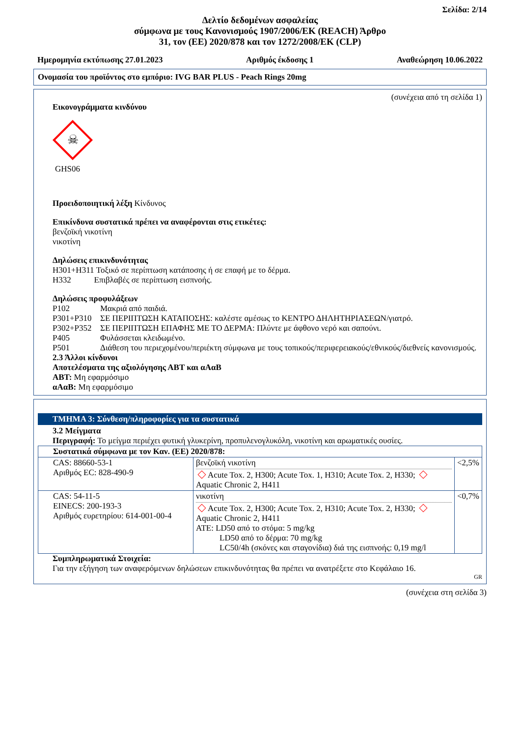Σελίδα: 2/14
Δελτίο δεδομένων ασφαλείας
σύμφωνα με τους Κανονισμούς 1907/2006/ΕΚ (REACH) Άρθρο
31, τον (ΕΕ) 2020/878 και τον 1272/2008/ΕΚ (CLP)
Ημερομηνία εκτύπωσης 27.01.2023 Αριθμός έκδοσης 1 Αναθεώρηση 10.06.2022
Ονομασία του προϊόντος στο εμπόριο: IVG BAR PLUS - Peach Rings 20mg
(συνέχεια από τη σελίδα 1)
Εικονογράμματα κινδύνου
☠
GHS06
Προειδοποιητική λέξη Κίνδυνος
Επικίνδυνα συστατικά πρέπει να αναφέρονται στις ετικέτες:
βενζοϊκή νικοτίνη
νικοτίνη
Δηλώσεις επικινδυνότητας
H301+H311 Τοξικό σε περίπτωση κατάποσης ή σε επαφή με το δέρμα.
H332 Επιβλαβές σε περίπτωση εισπνοής.
Δηλώσεις προφυλάξεων
| P102 | Μακριά από παιδιά. |
| P301+P310 | ΣΕ ΠΕΡΙΠΤΩΣΗ ΚΑΤΑΠΟΣΗΣ: καλέστε αμέσως το ΚΕΝΤΡΟ ΔΗΛΗΤΗΡΙΑΣΕΩΝ/γιατρό. |
| P302+P352 | ΣΕ ΠΕΡΙΠΤΩΣΗ ΕΠΑΦΗΣ ΜΕ ΤΟ ΔΕΡΜΑ: Πλύντε με άφθονο νερό και σαπούνι. |
| P405 | Φυλάσσεται κλειδωμένο. |
| P501 | Διάθεση του περιεχομένου/περιέκτη σύμφωνα με τους τοπικούς/περιφερειακούς/εθνικούς/διεθνείς κανονισμούς. |
2.3 Άλλοι κίνδυνοι
Αποτελέσματα της αξιολόγησης ΑΒΤ και αΑαΒ
ΑΒΤ: Μη εφαρμόσιμο
αΑαΒ: Μη εφαρμόσιμο
ΤΜΗΜΑ 3: Σύνθεση/πληροφορίες για τα συστατικά
3.2 Μείγματα
Περιγραφή: Το μείγμα περιέχει φυτική γλυκερίνη, προπυλενογλυκόλη, νικοτίνη και αρωματικές ουσίες.
| Συστατικά σύμφωνα με τον Καν. (ΕΕ) 2020/878: | | |
| CAS: 88660-53-1 Αριθμός EC: 828-490-9 | βενζοϊκή νικοτίνη Acute Tox. 2, H300; Acute Tox. 1, H310; Acute Tox. 2, H330; Aquatic Chronic 2, H411 | <2,5% |
| CAS: 54-11-5 EINECS: 200-193-3 Αριθμός ευρετηρίου: 614-001-00-4 | νικοτίνη Acute Tox. 2, H300; Acute Tox. 2, H310; Acute Tox. 2, H330; Aquatic Chronic 2, H411 ATE: LD50 από το στόμα: 5 mg/kg LD50 από το δέρμα: 70 mg/kg LC50/4h (σκόνες και σταγονίδια) διά της εισπνοής: 0,19 mg/l | <0,7% |
Συμπληρωματικά Στοιχεία:
Για την εξήγηση των αναφερόμενων δηλώσεων επικινδυνότητας θα πρέπει να ανατρέξετε στο Κεφάλαιο 16.
GR
(συνέχεια στη σελίδα 3)